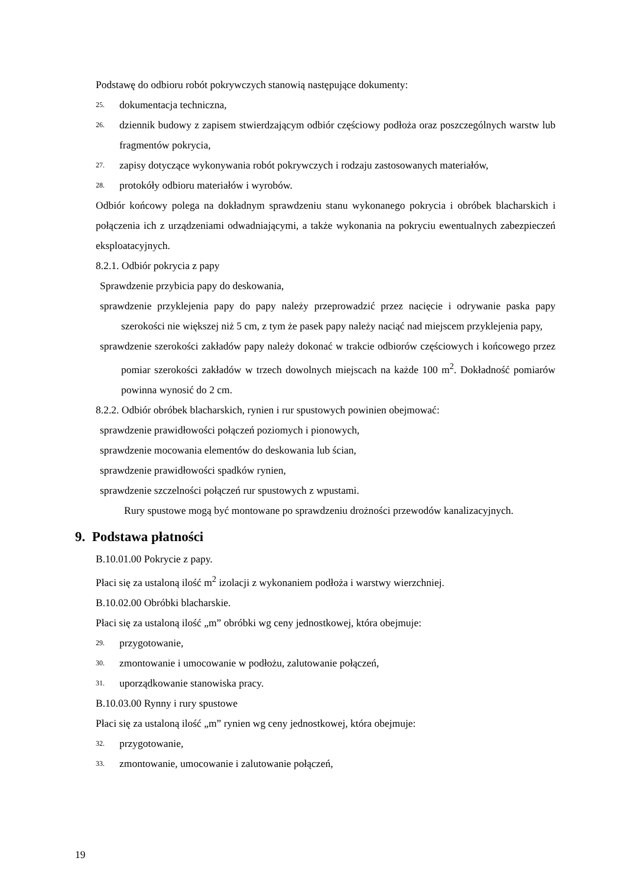Podstawę do odbioru robót pokrywczych stanowią następujące dokumenty:
25. dokumentacja techniczna,
26. dziennik budowy z zapisem stwierdzającym odbiór częściowy podłoża oraz poszczególnych warstw lub fragmentów pokrycia,
27. zapisy dotyczące wykonywania robót pokrywczych i rodzaju zastosowanych materiałów,
28. protokóły odbioru materiałów i wyrobów.
Odbiór końcowy polega na dokładnym sprawdzeniu stanu wykonanego pokrycia i obróbek blacharskich i połączenia ich z urządzeniami odwadniającymi, a także wykonania na pokryciu ewentualnych zabezpieczeń eksploatacyjnych.
8.2.1. Odbiór pokrycia z papy
Sprawdzenie przybicia papy do deskowania,
sprawdzenie przyklejenia papy do papy należy przeprowadzić przez nacięcie i odrywanie paska papy szerokości nie większej niż 5 cm, z tym że pasek papy należy naciąć nad miejscem przyklejenia papy,
sprawdzenie szerokości zakładów papy należy dokonać w trakcie odbiorów częściowych i końcowego przez pomiar szerokości zakładów w trzech dowolnych miejscach na każde 100 m<sup>2</sup>. Dokładność pomiarów powinna wynosić do 2 cm.
8.2.2. Odbiór obróbek blacharskich, rynien i rur spustowych powinien obejmować:
sprawdzenie prawidłowości połączeń poziomych i pionowych,
sprawdzenie mocowania elementów do deskowania lub ścian,
sprawdzenie prawidłowości spadków rynien,
sprawdzenie szczelności połączeń rur spustowych z wpustami.
Rury spustowe mogą być montowane po sprawdzeniu drożności przewodów kanalizacyjnych.
9. Podstawa płatności
B.10.01.00 Pokrycie z papy.
Płaci się za ustaloną ilość m<sup>2</sup> izolacji z wykonaniem podłoża i warstwy wierzchniej.
B.10.02.00 Obróbki blacharskie.
Płaci się za ustaloną ilość „m” obróbki wg ceny jednostkowej, która obejmuje:
29. przygotowanie,
30. zmontowanie i umocowanie w podłożu, zalutowanie połączeń,
31. uporządkowanie stanowiska pracy.
B.10.03.00 Rynny i rury spustowe
Płaci się za ustaloną ilość „m” rynien wg ceny jednostkowej, która obejmuje:
32. przygotowanie,
33. zmontowanie, umocowanie i zalutowanie połączeń,
19